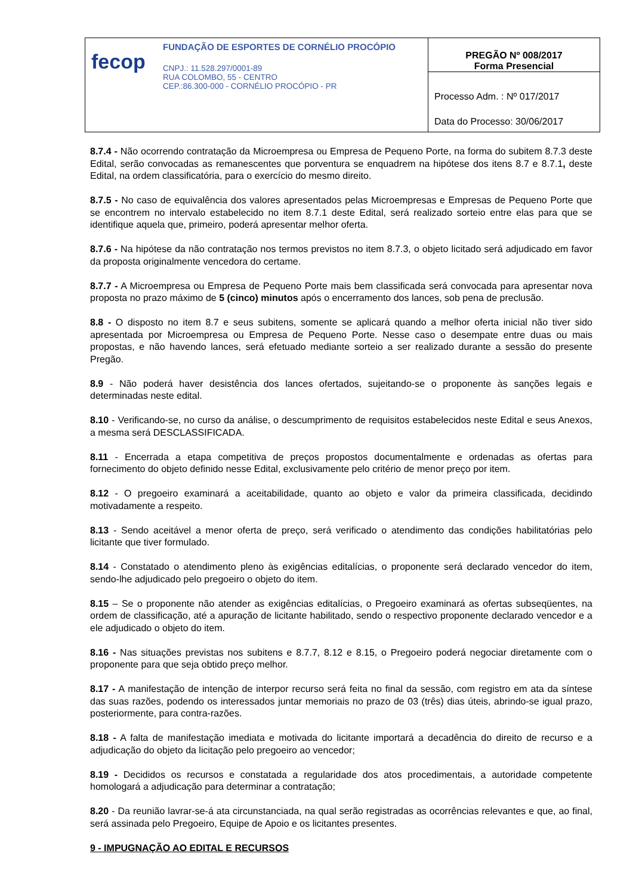fecop
FUNDAÇÃO DE ESPORTES DE CORNÉLIO PROCÓPIO
CNPJ.: 11.528.297/0001-89
RUA COLOMBO, 55 - CENTRO
CEP.:86.300-000 - CORNÉLIO PROCÓPIO - PR
PREGÃO Nº 008/2017
Forma Presencial
Processo Adm. : Nº 017/2017
Data do Processo: 30/06/2017
8.7.4 - Não ocorrendo contratação da Microempresa ou Empresa de Pequeno Porte, na forma do subitem 8.7.3 deste Edital, serão convocadas as remanescentes que porventura se enquadrem na hipótese dos itens 8.7 e 8.7.1, deste Edital, na ordem classificatória, para o exercício do mesmo direito.
8.7.5 - No caso de equivalência dos valores apresentados pelas Microempresas e Empresas de Pequeno Porte que se encontrem no intervalo estabelecido no item 8.7.1 deste Edital, será realizado sorteio entre elas para que se identifique aquela que, primeiro, poderá apresentar melhor oferta.
8.7.6 - Na hipótese da não contratação nos termos previstos no item 8.7.3, o objeto licitado será adjudicado em favor da proposta originalmente vencedora do certame.
8.7.7 - A Microempresa ou Empresa de Pequeno Porte mais bem classificada será convocada para apresentar nova proposta no prazo máximo de 5 (cinco) minutos após o encerramento dos lances, sob pena de preclusão.
8.8 - O disposto no item 8.7 e seus subitens, somente se aplicará quando a melhor oferta inicial não tiver sido apresentada por Microempresa ou Empresa de Pequeno Porte. Nesse caso o desempate entre duas ou mais propostas, e não havendo lances, será efetuado mediante sorteio a ser realizado durante a sessão do presente Pregão.
8.9 - Não poderá haver desistência dos lances ofertados, sujeitando-se o proponente às sanções legais e determinadas neste edital.
8.10 - Verificando-se, no curso da análise, o descumprimento de requisitos estabelecidos neste Edital e seus Anexos, a mesma será DESCLASSIFICADA.
8.11 - Encerrada a etapa competitiva de preços propostos documentalmente e ordenadas as ofertas para fornecimento do objeto definido nesse Edital, exclusivamente pelo critério de menor preço por item.
8.12 - O pregoeiro examinará a aceitabilidade, quanto ao objeto e valor da primeira classificada, decidindo motivadamente a respeito.
8.13 - Sendo aceitável a menor oferta de preço, será verificado o atendimento das condições habilitatórias pelo licitante que tiver formulado.
8.14 - Constatado o atendimento pleno às exigências editalícias, o proponente será declarado vencedor do item, sendo-lhe adjudicado pelo pregoeiro o objeto do item.
8.15 – Se o proponente não atender as exigências editalícias, o Pregoeiro examinará as ofertas subseqüentes, na ordem de classificação, até a apuração de licitante habilitado, sendo o respectivo proponente declarado vencedor e a ele adjudicado o objeto do item.
8.16 - Nas situações previstas nos subitens e 8.7.7, 8.12 e 8.15, o Pregoeiro poderá negociar diretamente com o proponente para que seja obtido preço melhor.
8.17 - A manifestação de intenção de interpor recurso será feita no final da sessão, com registro em ata da síntese das suas razões, podendo os interessados juntar memoriais no prazo de 03 (três) dias úteis, abrindo-se igual prazo, posteriormente, para contra-razões.
8.18 - A falta de manifestação imediata e motivada do licitante importará a decadência do direito de recurso e a adjudicação do objeto da licitação pelo pregoeiro ao vencedor;
8.19 - Decididos os recursos e constatada a regularidade dos atos procedimentais, a autoridade competente homologará a adjudicação para determinar a contratação;
8.20 - Da reunião lavrar-se-á ata circunstanciada, na qual serão registradas as ocorrências relevantes e que, ao final, será assinada pelo Pregoeiro, Equipe de Apoio e os licitantes presentes.
9 - IMPUGNAÇÃO AO EDITAL E RECURSOS